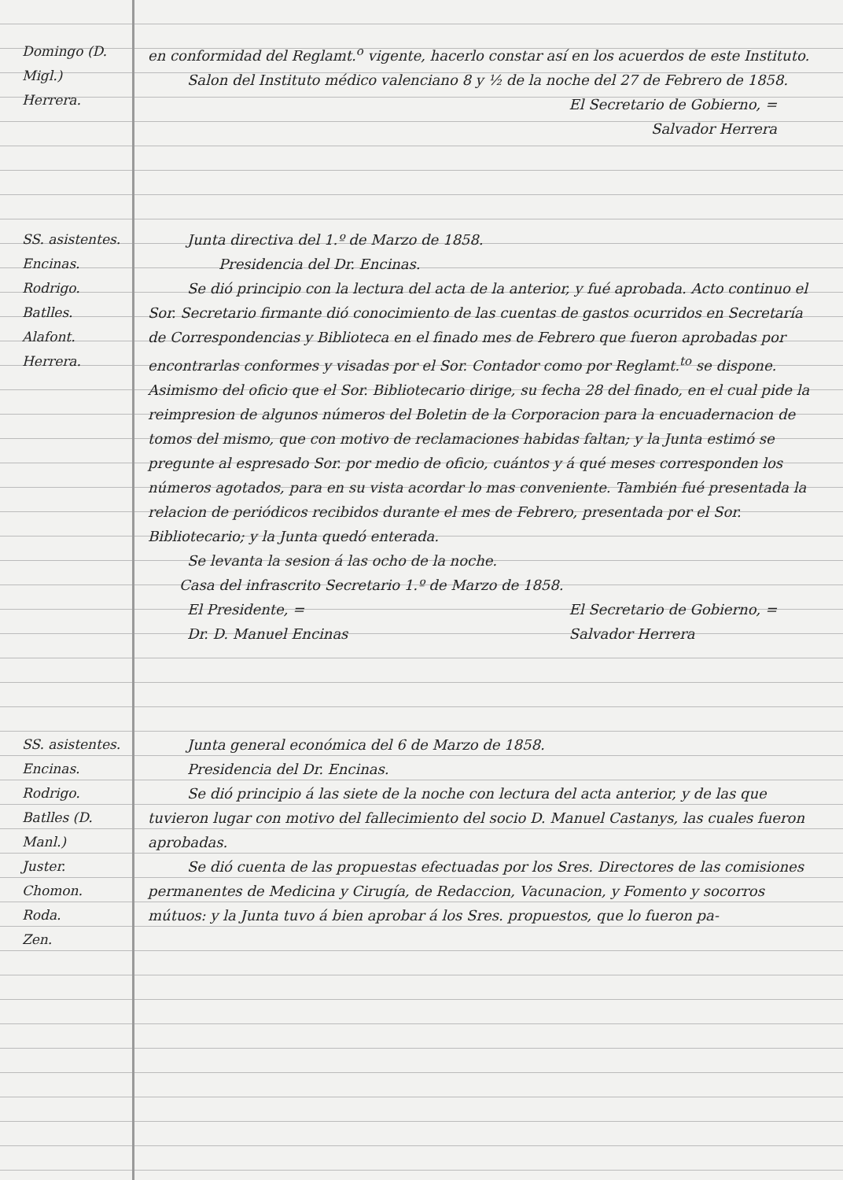Domingo (D. Migl.)
Herrera.
en conformidad del Reglamt.<sup>o</sup> vigente, hacerlo constar así en los acuerdos de este Instituto.
Salon del Instituto médico valenciano 8 y ½ de la noche del 27 de Febrero de 1858.
El Secretario de Gobierno, =
Salvador Herrera
SS. asistentes.
Encinas.
Rodrigo.
Batlles.
Alafont.
Herrera.
Junta directiva del 1.º de Marzo de 1858.
Presidencia del Dr. Encinas.
Se dió principio con la lectura del acta de la anterior, y fué aprobada. Acto continuo el Sor. Secretario firmante dió conocimiento de las cuentas de gastos ocurridos en Secretaría de Correspondencias y Biblioteca en el finado mes de Febrero que fueron aprobadas por encontrarlas conformes y visadas por el Sor. Contador como por Reglamt.<sup>to</sup> se dispone. Asimismo del oficio que el Sor. Bibliotecario dirige, su fecha 28 del finado, en el cual pide la reimpresion de algunos números del Boletin de la Corporacion para la encuadernacion de tomos del mismo, que con motivo de reclamaciones habidas faltan; y la Junta estimó se pregunte al espresado Sor. por medio de oficio, cuántos y á qué meses corresponden los números agotados, para en su vista acordar lo mas conveniente. También fué presentada la relacion de periódicos recibidos durante el mes de Febrero, presentada por el Sor. Bibliotecario; y la Junta quedó enterada.
Se levanta la sesion á las ocho de la noche.
Casa del infrascrito Secretario 1.º de Marzo de 1858.
El Presidente, =
Dr. D. Manuel Encinas El Secretario de Gobierno, =
Salvador Herrera
SS. asistentes.
Encinas.
Rodrigo.
Batlles (D. Manl.)
Juster.
Chomon.
Roda.
Zen.
Junta general económica del 6 de Marzo de 1858.
Presidencia del Dr. Encinas.
Se dió principio á las siete de la noche con lectura del acta anterior, y de las que tuvieron lugar con motivo del fallecimiento del socio D. Manuel Castanys, las cuales fueron aprobadas.
Se dió cuenta de las propuestas efectuadas por los Sres. Directores de las comisiones permanentes de Medicina y Cirugía, de Redaccion, Vacunacion, y Fomento y socorros mútuos: y la Junta tuvo á bien aprobar á los Sres. propuestos, que lo fueron pa-